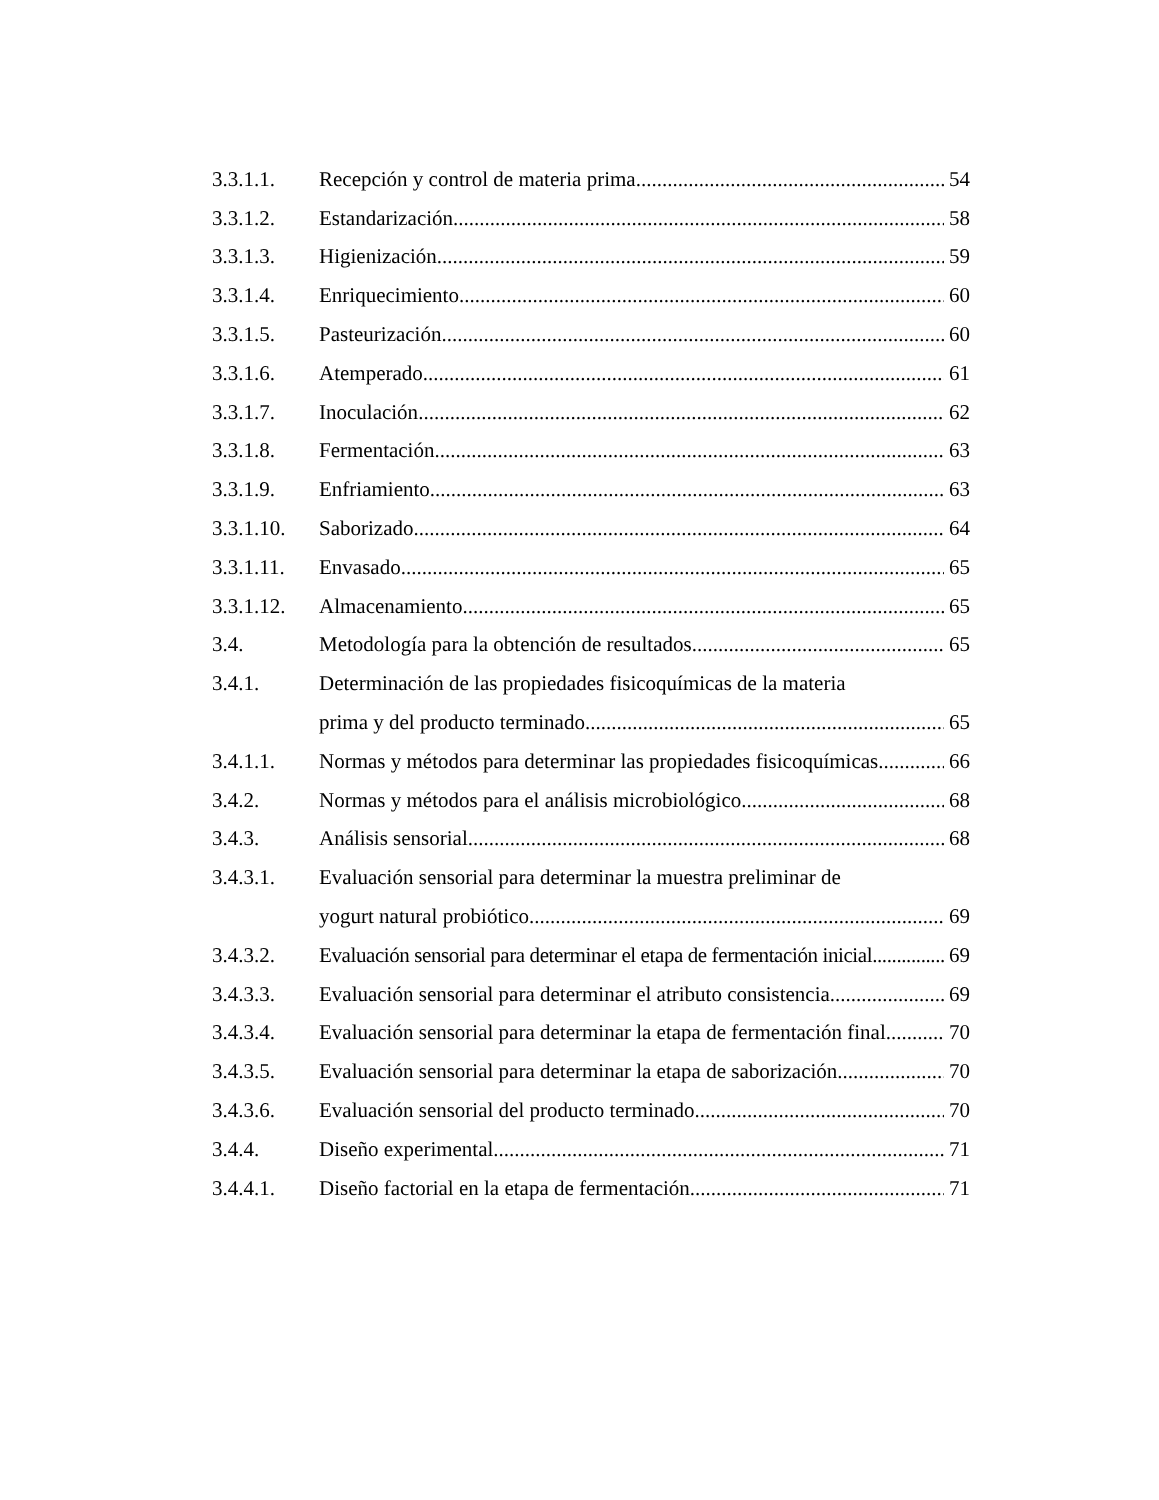3.3.1.1. Recepción y control de materia prima 54
3.3.1.2. Estandarización 58
3.3.1.3. Higienización 59
3.3.1.4. Enriquecimiento 60
3.3.1.5. Pasteurización 60
3.3.1.6. Atemperado 61
3.3.1.7. Inoculación 62
3.3.1.8. Fermentación 63
3.3.1.9. Enfriamiento 63
3.3.1.10. Saborizado 64
3.3.1.11. Envasado 65
3.3.1.12. Almacenamiento 65
3.4. Metodología para la obtención de resultados 65
3.4.1. Determinación de las propiedades fisicoquímicas de la materia
prima y del producto terminado 65
3.4.1.1. Normas y métodos para determinar las propiedades fisicoquímicas 66
3.4.2. Normas y métodos para el análisis microbiológico 68
3.4.3. Análisis sensorial 68
3.4.3.1. Evaluación sensorial para determinar la muestra preliminar de
yogurt natural probiótico 69
3.4.3.2. Evaluación sensorial para determinar el etapa de fermentación inicial 69
3.4.3.3. Evaluación sensorial para determinar el atributo consistencia 69
3.4.3.4. Evaluación sensorial para determinar la etapa de fermentación final 70
3.4.3.5. Evaluación sensorial para determinar la etapa de saborización 70
3.4.3.6. Evaluación sensorial del producto terminado 70
3.4.4. Diseño experimental 71
3.4.4.1. Diseño factorial en la etapa de fermentación 71